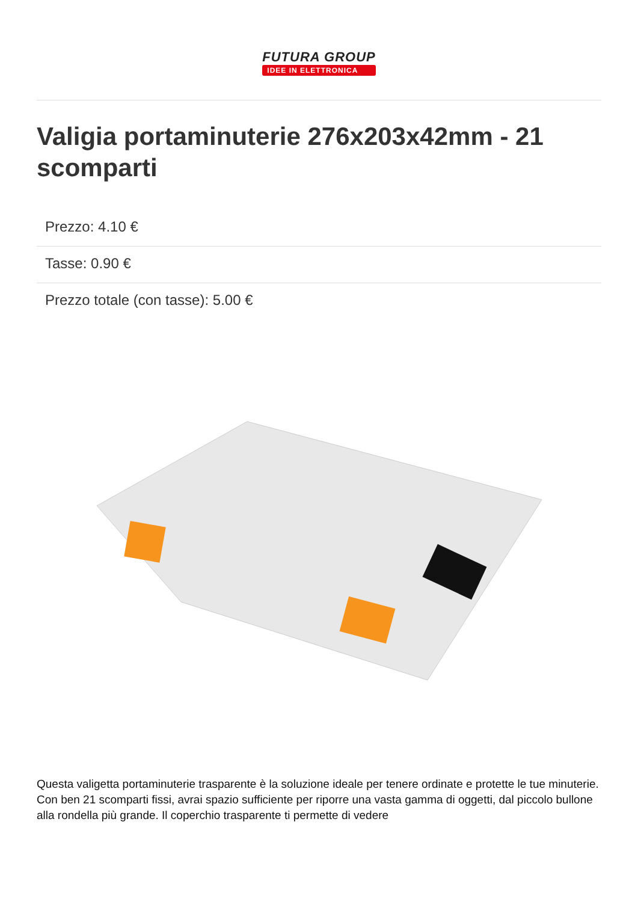FUTURA GROUP
IDEE IN ELETTRONICA
Valigia portaminuterie 276x203x42mm - 21 scomparti
Prezzo: 4.10 €
Tasse: 0.90 €
Prezzo totale (con tasse): 5.00 €
Questa valigetta portaminuterie trasparente è la soluzione ideale per tenere ordinate e protette le tue minuterie. Con ben 21 scomparti fissi, avrai spazio sufficiente per riporre una vasta gamma di oggetti, dal piccolo bullone alla rondella più grande. Il coperchio trasparente ti permette di vedere